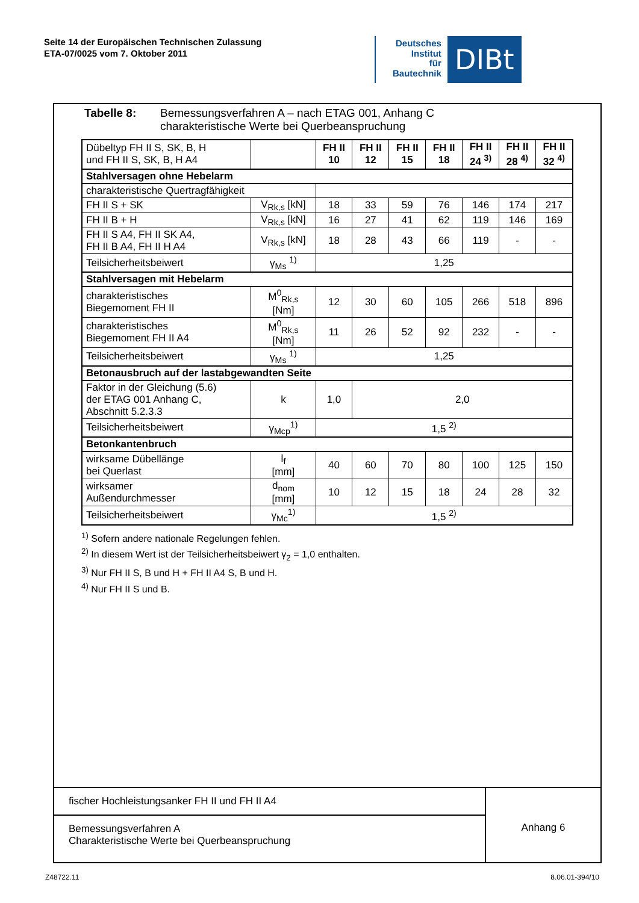Seite 14 der Europäischen Technischen Zulassung
ETA-07/0025 vom 7. Oktober 2011
Deutsches
Institut
für
Bautechnik
DIBt
Tabelle 8: Bemessungsverfahren A – nach ETAG 001, Anhang C
charakteristische Werte bei Querbeanspruchung
| Dübeltyp FH II S, SK, B, H und FH II S, SK, B, H A4 | | FH II 10 | FH II 12 | FH II 15 | FH II 18 | FH II 24 <sup>3)</sup> | FH II 28 <sup>4)</sup> | FH II 32 <sup>4)</sup> |
| Stahlversagen ohne Hebelarm | | | | | | | | |
| charakteristische Quertragfähigkeit | | | | | | | | |
| FH II S + SK | V<sub>Rk,s</sub> [kN] | 18 | 33 | 59 | 76 | 146 | 174 | 217 |
| FH II B + H | V<sub>Rk,s</sub> [kN] | 16 | 27 | 41 | 62 | 119 | 146 | 169 |
| FH II S A4, FH II SK A4, FH II B A4, FH II H A4 | V<sub>Rk,s</sub> [kN] | 18 | 28 | 43 | 66 | 119 | - | - |
| Teilsicherheitsbeiwert | γ<sub>Ms</sub> <sup>1)</sup> | 1,25 | | | | | | |
| Stahlversagen mit Hebelarm | | | | | | | | |
| charakteristisches Biegemoment FH II | M<sup>0</sup><sub>Rk,s</sub> [Nm] | 12 | 30 | 60 | 105 | 266 | 518 | 896 |
| charakteristisches Biegemoment FH II A4 | M<sup>0</sup><sub>Rk,s</sub> [Nm] | 11 | 26 | 52 | 92 | 232 | - | - |
| Teilsicherheitsbeiwert | γ<sub>Ms</sub> <sup>1)</sup> | 1,25 | | | | | | |
| Betonausbruch auf der lastabgewandten Seite | | | | | | | | |
| Faktor in der Gleichung (5.6) der ETAG 001 Anhang C, Abschnitt 5.2.3.3 | k | 1,0 | 2,0 | | | | | |
| Teilsicherheitsbeiwert | γ<sub>Mcp</sub><sup>1)</sup> | 1,5 <sup>2)</sup> | | | | | | |
| Betonkantenbruch | | | | | | | | |
| wirksame Dübellänge bei Querlast | l<sub>f</sub> [mm] | 40 | 60 | 70 | 80 | 100 | 125 | 150 |
| wirksamer Außendurchmesser | d<sub>nom</sub> [mm] | 10 | 12 | 15 | 18 | 24 | 28 | 32 |
| Teilsicherheitsbeiwert | γ<sub>Mc</sub><sup>1)</sup> | 1,5 <sup>2)</sup> | | | | | | |
<sup>1)</sup> Sofern andere nationale Regelungen fehlen.
<sup>2)</sup> In diesem Wert ist der Teilsicherheitsbeiwert γ<sub>2</sub> = 1,0 enthalten.
<sup>3)</sup> Nur FH II S, B und H + FH II A4 S, B und H.
<sup>4)</sup> Nur FH II S und B.
fischer Hochleistungsanker FH II und FH II A4
Bemessungsverfahren A
Charakteristische Werte bei Querbeanspruchung
Anhang 6
Z48722.11 8.06.01-394/10